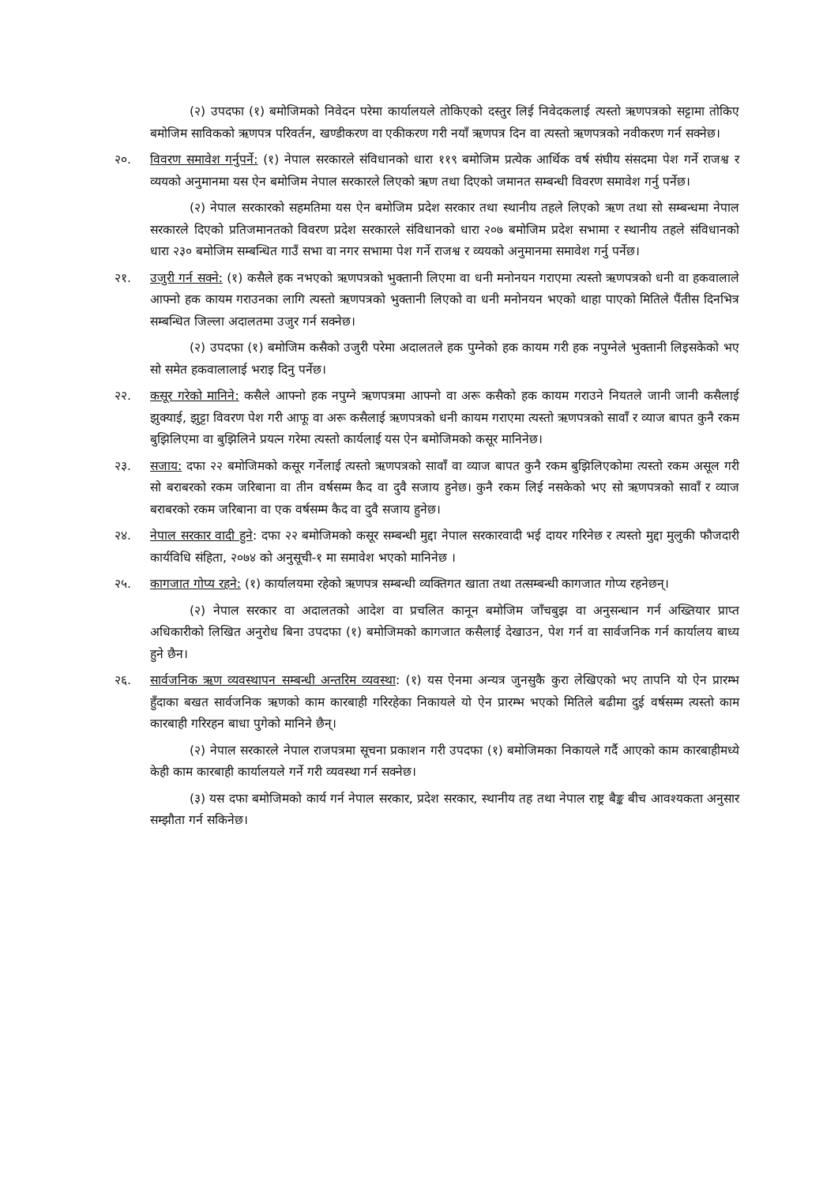(२) उपदफा (१) बमोजिमको निवेदन परेमा कार्यालयले तोकिएको दस्तुर लिई निवेदकलाई त्यस्तो ऋणपत्रको सट्टामा तोकिए बमोजिम साविकको ऋणपत्र परिवर्तन, खण्डीकरण वा एकीकरण गरी नयाँ ऋणपत्र दिन वा त्यस्तो ऋणपत्रको नवीकरण गर्न सक्नेछ।
२०. विवरण समावेश गर्नुपर्ने: (१) नेपाल सरकारले संविधानको धारा ११९ बमोजिम प्रत्येक आर्थिक वर्ष संघीय संसदमा पेश गर्ने राजश्व र व्ययको अनुमानमा यस ऐन बमोजिम नेपाल सरकारले लिएको ऋण तथा दिएको जमानत सम्बन्धी विवरण समावेश गर्नु पर्नेछ।
(२) नेपाल सरकारको सहमतिमा यस ऐन बमोजिम प्रदेश सरकार तथा स्थानीय तहले लिएको ऋण तथा सो सम्बन्धमा नेपाल सरकारले दिएको प्रतिजमानतको विवरण प्रदेश सरकारले संविधानको धारा २०७ बमोजिम प्रदेश सभामा र स्थानीय तहले संविधानको धारा २३० बमोजिम सम्बन्धित गाउँ सभा वा नगर सभामा पेश गर्ने राजश्व र व्ययको अनुमानमा समावेश गर्नु पर्नेछ।
२१. उजुरी गर्न सक्ने: (१) कसैले हक नभएको ऋणपत्रको भुक्तानी लिएमा वा धनी मनोनयन गराएमा त्यस्तो ऋणपत्रको धनी वा हकवालाले आफ्नो हक कायम गराउनका लागि त्यस्तो ऋणपत्रको भुक्तानी लिएको वा धनी मनोनयन भएको थाहा पाएको मितिले पैंतीस दिनभित्र सम्बन्धित जिल्ला अदालतमा उजुर गर्न सक्नेछ।
(२) उपदफा (१) बमोजिम कसैको उजुरी परेमा अदालतले हक पुग्नेको हक कायम गरी हक नपुग्नेले भुक्तानी लिइसकेको भए सो समेत हकवालालाई भराइ दिनु पर्नेछ।
२२. कसूर गरेको मानिने: कसैले आफ्नो हक नपुग्ने ऋणपत्रमा आफ्नो वा अरू कसैको हक कायम गराउने नियतले जानी जानी कसैलाई झुक्याई, झुट्टा विवरण पेश गरी आफू वा अरू कसैलाई ऋणपत्रको धनी कायम गराएमा त्यस्तो ऋणपत्रको सावाँ र व्याज बापत कुनै रकम बुझिलिएमा वा बुझिलिने प्रयत्न गरेमा त्यस्तो कार्यलाई यस ऐन बमोजिमको कसूर मानिनेछ।
२३. सजाय: दफा २२ बमोजिमको कसूर गर्नेलाई त्यस्तो ऋणपत्रको सावाँ वा व्याज बापत कुनै रकम बुझिलिएकोमा त्यस्तो रकम असूल गरी सो बराबरको रकम जरिबाना वा तीन वर्षसम्म कैद वा दुवै सजाय हुनेछ। कुनै रकम लिई नसकेको भए सो ऋणपत्रको सावाँ र व्याज बराबरको रकम जरिबाना वा एक वर्षसम्म कैद वा दुवै सजाय हुनेछ।
२४. नेपाल सरकार वादी हुने: दफा २२ बमोजिमको कसूर सम्बन्धी मुद्दा नेपाल सरकारवादी भई दायर गरिनेछ र त्यस्तो मुद्दा मुलुकी फौजदारी कार्यविधि संहिता, २०७४ को अनुसूची-१ मा समावेश भएको मानिनेछ ।
२५. कागजात गोप्य रहने: (१) कार्यालयमा रहेको ऋणपत्र सम्बन्धी व्यक्तिगत खाता तथा तत्सम्बन्धी कागजात गोप्य रहनेछन्।
(२) नेपाल सरकार वा अदालतको आदेश वा प्रचलित कानून बमोजिम जाँचबुझ वा अनुसन्धान गर्न अख्तियार प्राप्त अधिकारीको लिखित अनुरोध बिना उपदफा (१) बमोजिमको कागजात कसैलाई देखाउन, पेश गर्न वा सार्वजनिक गर्न कार्यालय बाध्य हुने छैन।
२६. सार्वजनिक ऋण व्यवस्थापन सम्बन्धी अन्तरिम व्यवस्था: (१) यस ऐनमा अन्यत्र जुनसुकै कुरा लेखिएको भए तापनि यो ऐन प्रारम्भ हुँदाका बखत सार्वजनिक ऋणको काम कारबाही गरिरहेका निकायले यो ऐन प्रारम्भ भएको मितिले बढीमा दुई वर्षसम्म त्यस्तो काम कारबाही गरिरहन बाधा पुगेको मानिने छैन्।
(२) नेपाल सरकारले नेपाल राजपत्रमा सूचना प्रकाशन गरी उपदफा (१) बमोजिमका निकायले गर्दै आएको काम कारबाहीमध्ये केही काम कारबाही कार्यालयले गर्ने गरी व्यवस्था गर्न सक्नेछ।
(३) यस दफा बमोजिमको कार्य गर्न नेपाल सरकार, प्रदेश सरकार, स्थानीय तह तथा नेपाल राष्ट्र बैङ्क बीच आवश्यकता अनुसार सम्झौता गर्न सकिनेछ।